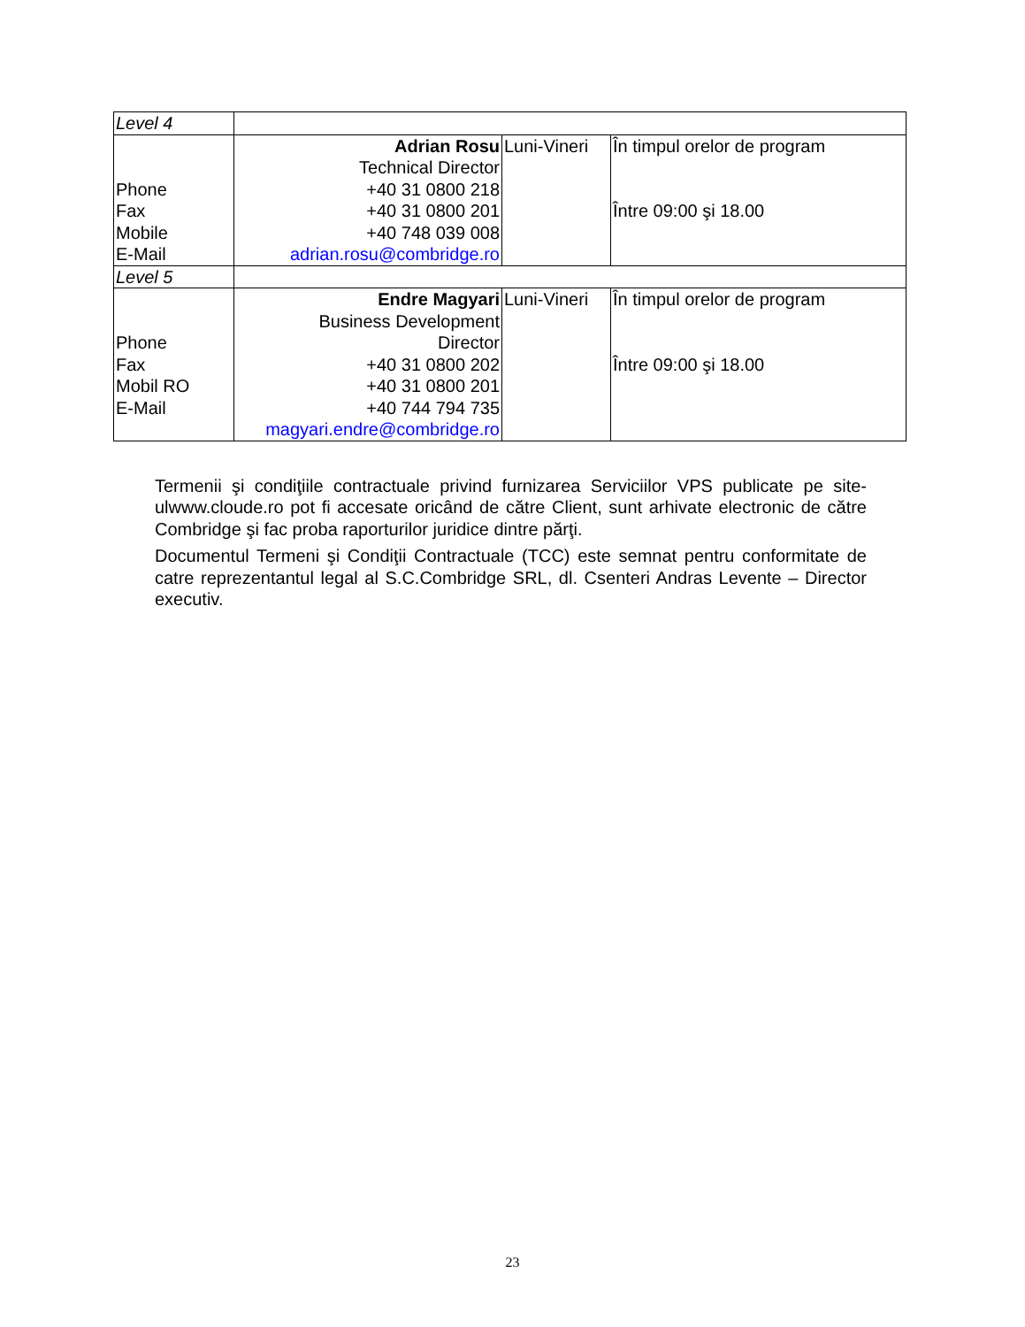| Level 4 | | | |
| Phone Fax Mobile E-Mail | Adrian Rosu Technical Director +40 31 0800 218 +40 31 0800 201 +40 748 039 008 adrian.rosu@combridge.ro | Luni-Vineri | În timpul orelor de program Între 09:00 şi 18.00 |
| Level 5 | | | |
| Phone Fax Mobil RO E-Mail | Endre Magyari Business Development Director +40 31 0800 202 +40 31 0800 201 +40 744 794 735 magyari.endre@combridge.ro | Luni-Vineri | În timpul orelor de program Între 09:00 şi 18.00 |
Termenii şi condiţiile contractuale privind furnizarea Serviciilor VPS publicate pe site-ulwww.cloude.ro pot fi accesate oricând de către Client, sunt arhivate electronic de către Combridge şi fac proba raporturilor juridice dintre părţi.
Documentul Termeni şi Condiţii Contractuale (TCC) este semnat pentru conformitate de catre reprezentantul legal al S.C.Combridge SRL, dl. Csenteri Andras Levente – Director executiv.
23